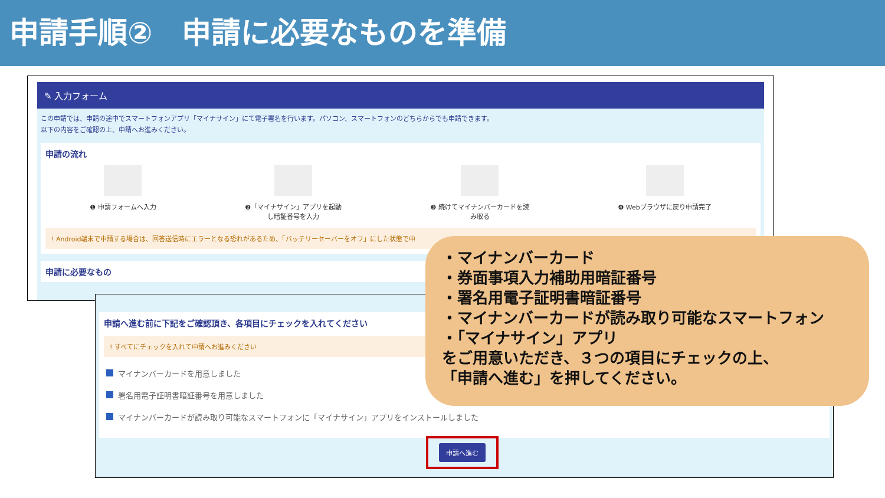申請手順②　申請に必要なものを準備
✎ 入力フォーム
この申請では、申請の途中でスマートフォンアプリ「マイナサイン」にて電子署名を行います。パソコン、スマートフォンのどちらからでも申請できます。
以下の内容をご確認の上、申請へお進みください。
申請の流れ
❶ 申請フォームへ入力 ❷「マイナサイン」アプリを起動
し暗証番号を入力
❸ 続けてマイナンバーカードを読
み取る
❹ Webブラウザに戻り申請完了
! Android端末で申請する場合は、回答送信時にエラーとなる恐れがあるため、「バッテリーセーバーをオフ」にした状態で申
申請に必要なもの
申請へ進む前に下記をご確認頂き、各項目にチェックを入れてください
! すべてにチェックを入れて申請へお進みください
マイナンバーカードを用意しました
署名用電子証明書暗証番号を用意しました
マイナンバーカードが読み取り可能なスマートフォンに「マイナサイン」アプリをインストールしました
申請へ進む
・マイナンバーカード
・券面事項入力補助用暗証番号
・署名用電子証明書暗証番号
・マイナンバーカードが読み取り可能なスマートフォン
・「マイナサイン」アプリ
をご用意いただき、３つの項目にチェックの上、
「申請へ進む」を押してください。